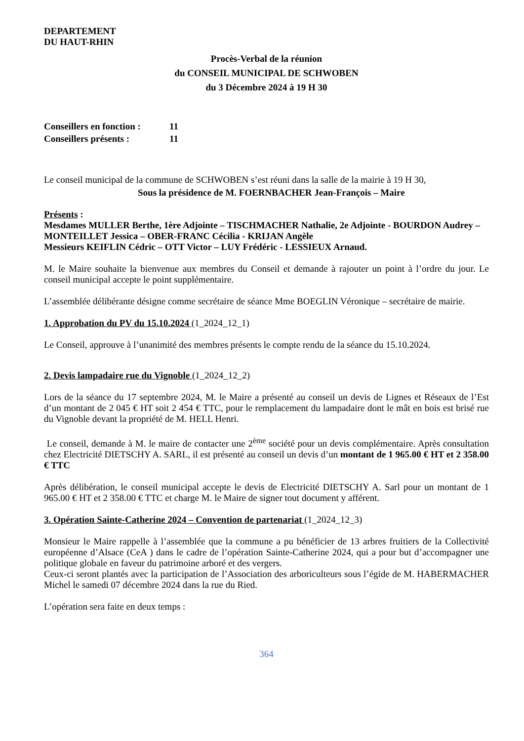DEPARTEMENT
DU HAUT-RHIN
Procès-Verbal de la réunion
du CONSEIL MUNICIPAL DE SCHWOBEN
du 3 Décembre 2024 à 19 H 30
Conseillers en fonction : 11
Conseillers présents : 11
Le conseil municipal de la commune de SCHWOBEN s’est réuni dans la salle de la mairie à 19 H 30,
Sous la présidence de M. FOERNBACHER Jean-François – Maire
Présents :
Mesdames MULLER Berthe, 1ère Adjointe – TISCHMACHER Nathalie, 2e Adjointe - BOURDON Audrey – MONTEILLET Jessica – OBER-FRANC Cécilia - KRIJAN Angèle
Messieurs KEIFLIN Cédric – OTT Victor – LUY Frédéric - LESSIEUX Arnaud.
M. le Maire souhaite la bienvenue aux membres du Conseil et demande à rajouter un point à l’ordre du jour. Le conseil municipal accepte le point supplémentaire.
L’assemblée délibérante désigne comme secrétaire de séance Mme BOEGLIN Véronique – secrétaire de mairie.
1. Approbation du PV du 15.10.2024 (1_2024_12_1)
Le Conseil, approuve à l’unanimité des membres présents le compte rendu de la séance du 15.10.2024.
2. Devis lampadaire rue du Vignoble (1_2024_12_2)
Lors de la séance du 17 septembre 2024, M. le Maire a présenté au conseil un devis de Lignes et Réseaux de l’Est d’un montant de 2 045 € HT soit 2 454 € TTC, pour le remplacement du lampadaire dont le mât en bois est brisé rue du Vignoble devant la propriété de M. HELL Henri.
Le conseil, demande à M. le maire de contacter une 2<sup>ème</sup> société pour un devis complémentaire. Après consultation chez Electricité DIETSCHY A. SARL, il est présenté au conseil un devis d’un montant de 1 965.00 € HT et 2 358.00 € TTC
Après délibération, le conseil municipal accepte le devis de Electricité DIETSCHY A. Sarl pour un montant de 1 965.00 € HT et 2 358.00 € TTC et charge M. le Maire de signer tout document y afférent.
3. Opération Sainte-Catherine 2024 – Convention de partenariat (1_2024_12_3)
Monsieur le Maire rappelle à l’assemblée que la commune a pu bénéficier de 13 arbres fruitiers de la Collectivité européenne d’Alsace (CeA ) dans le cadre de l’opération Sainte-Catherine 2024, qui a pour but d’accompagner une politique globale en faveur du patrimoine arboré et des vergers.
Ceux-ci seront plantés avec la participation de l’Association des arboriculteurs sous l’égide de M. HABERMACHER Michel le samedi 07 décembre 2024 dans la rue du Ried.
L’opération sera faite en deux temps :
364